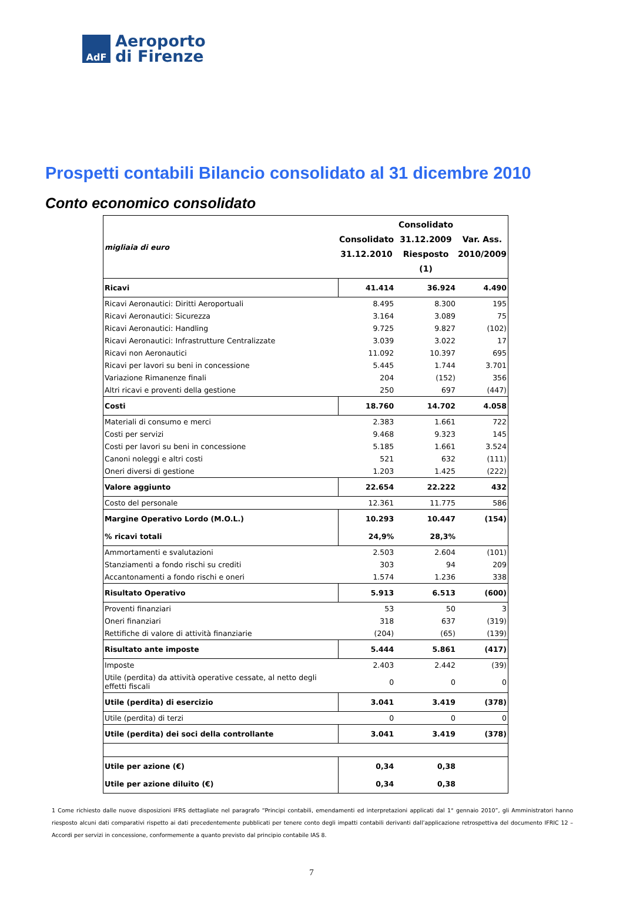AdF
Aeroporto
di Firenze
Prospetti contabili Bilancio consolidato al 31 dicembre 2010
Conto economico consolidato
| migliaia di euro | Consolidato 31.12.2010 | Consolidato 31.12.2009 Riesposto (1) | Var. Ass. 2010/2009 |
| Ricavi | 41.414 | 36.924 | 4.490 |
| Ricavi Aeronautici: Diritti Aeroportuali | 8.495 | 8.300 | 195 |
| Ricavi Aeronautici: Sicurezza | 3.164 | 3.089 | 75 |
| Ricavi Aeronautici: Handling | 9.725 | 9.827 | (102) |
| Ricavi Aeronautici: Infrastrutture Centralizzate | 3.039 | 3.022 | 17 |
| Ricavi non Aeronautici | 11.092 | 10.397 | 695 |
| Ricavi per lavori su beni in concessione | 5.445 | 1.744 | 3.701 |
| Variazione Rimanenze finali | 204 | (152) | 356 |
| Altri ricavi e proventi della gestione | 250 | 697 | (447) |
| Costi | 18.760 | 14.702 | 4.058 |
| Materiali di consumo e merci | 2.383 | 1.661 | 722 |
| Costi per servizi | 9.468 | 9.323 | 145 |
| Costi per lavori su beni in concessione | 5.185 | 1.661 | 3.524 |
| Canoni noleggi e altri costi | 521 | 632 | (111) |
| Oneri diversi di gestione | 1.203 | 1.425 | (222) |
| Valore aggiunto | 22.654 | 22.222 | 432 |
| Costo del personale | 12.361 | 11.775 | 586 |
| Margine Operativo Lordo (M.O.L.) % ricavi totali | 10.293 24,9% | 10.447 28,3% | (154) |
| Ammortamenti e svalutazioni | 2.503 | 2.604 | (101) |
| Stanziamenti a fondo rischi su crediti | 303 | 94 | 209 |
| Accantonamenti a fondo rischi e oneri | 1.574 | 1.236 | 338 |
| Risultato Operativo | 5.913 | 6.513 | (600) |
| Proventi finanziari | 53 | 50 | 3 |
| Oneri finanziari | 318 | 637 | (319) |
| Rettifiche di valore di attività finanziarie | (204) | (65) | (139) |
| Risultato ante imposte | 5.444 | 5.861 | (417) |
| Imposte | 2.403 | 2.442 | (39) |
| Utile (perdita) da attività operative cessate, al netto degli effetti fiscali | 0 | 0 | 0 |
| Utile (perdita) di esercizio | 3.041 | 3.419 | (378) |
| Utile (perdita) di terzi | 0 | 0 | 0 |
| Utile (perdita) dei soci della controllante | 3.041 | 3.419 | (378) |
| Utile per azione (€) Utile per azione diluito (€) | 0,34 0,34 | 0,38 0,38 | |
1 Come richiesto dalle nuove disposizioni IFRS dettagliate nel paragrafo “Principi contabili, emendamenti ed interpretazioni applicati dal 1° gennaio 2010”, gli Amministratori hanno riesposto alcuni dati comparativi rispetto ai dati precedentemente pubblicati per tenere conto degli impatti contabili derivanti dall’applicazione retrospettiva del documento IFRIC 12 – Accordi per servizi in concessione, conformemente a quanto previsto dal principio contabile IAS 8.
7